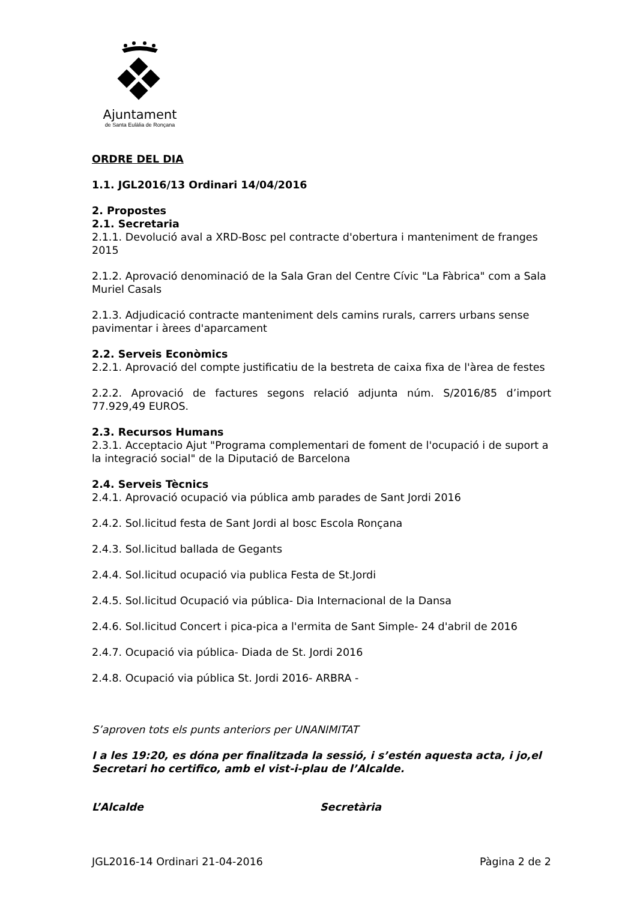Ajuntament
de Santa Eulàlia de Ronçana
ORDRE DEL DIA
1.1. JGL2016/13 Ordinari 14/04/2016
2. Propostes
2.1. Secretaria
2.1.1. Devolució aval a XRD-Bosc pel contracte d'obertura i manteniment de franges 2015
2.1.2. Aprovació denominació de la Sala Gran del Centre Cívic "La Fàbrica" com a Sala Muriel Casals
2.1.3. Adjudicació contracte manteniment dels camins rurals, carrers urbans sense pavimentar i àrees d'aparcament
2.2. Serveis Econòmics
2.2.1. Aprovació del compte justificatiu de la bestreta de caixa fixa de l'àrea de festes
2.2.2. Aprovació de factures segons relació adjunta núm. S/2016/85 d’import 77.929,49 EUROS.
2.3. Recursos Humans
2.3.1. Acceptacio Ajut "Programa complementari de foment de l'ocupació i de suport a la integració social" de la Diputació de Barcelona
2.4. Serveis Tècnics
2.4.1. Aprovació ocupació via pública amb parades de Sant Jordi 2016
2.4.2. Sol.licitud festa de Sant Jordi al bosc Escola Ronçana
2.4.3. Sol.licitud ballada de Gegants
2.4.4. Sol.licitud ocupació via publica Festa de St.Jordi
2.4.5. Sol.licitud Ocupació via pública- Dia Internacional de la Dansa
2.4.6. Sol.licitud Concert i pica-pica a l'ermita de Sant Simple- 24 d'abril de 2016
2.4.7. Ocupació via pública- Diada de St. Jordi 2016
2.4.8. Ocupació via pública St. Jordi 2016- ARBRA -
S’aproven tots els punts anteriors per UNANIMITAT
I a les 19:20, es dóna per finalitzada la sessió, i s’estén aquesta acta, i jo,el Secretari ho certifico, amb el vist-i-plau de l’Alcalde.
L’Alcalde Secretària
JGL2016-14 Ordinari 21-04-2016 Pàgina 2 de 2